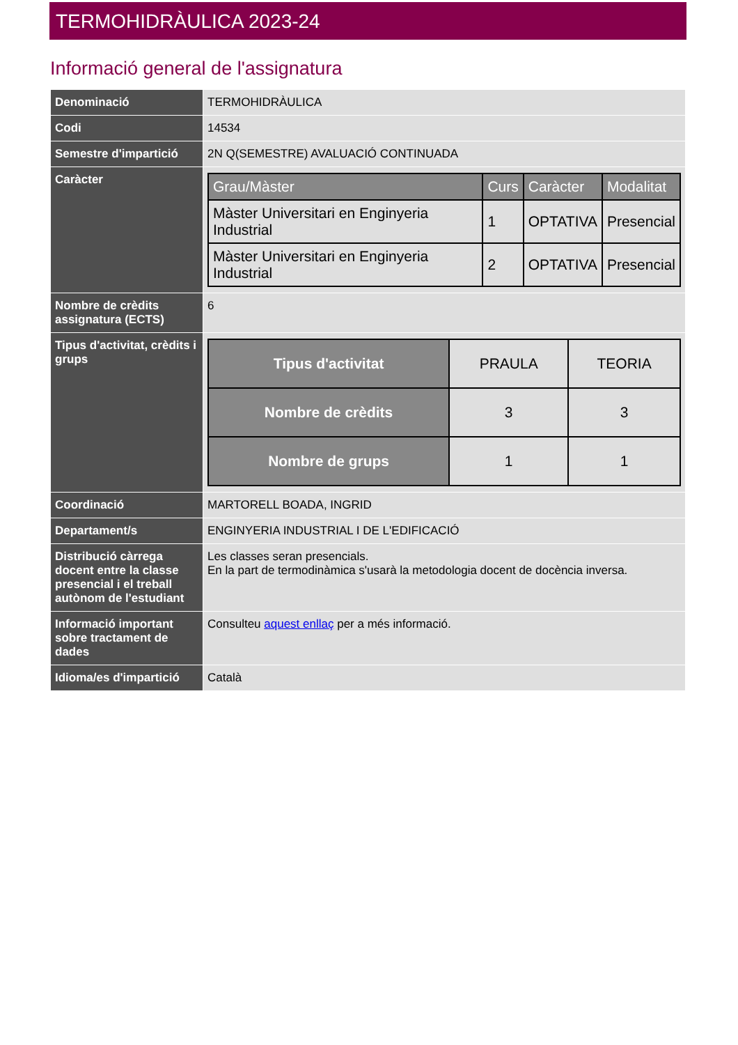TERMOHIDRÀULICA 2023-24
Informació general de l'assignatura
| Denominació | TERMOHIDRÀULICA |
| Codi | 14534 |
| Semestre d'impartició | 2N Q(SEMESTRE) AVALUACIÓ CONTINUADA |
| Caràcter | / Grau/Màster / Curs / Caràcter / Modalitat / / --- / --- / --- / --- / / Màster Universitari en Enginyeria Industrial / 1 / OPTATIVA / Presencial / / Màster Universitari en Enginyeria Industrial / 2 / OPTATIVA / Presencial / |
| Nombre de crèdits assignatura (ECTS) | 6 |
| Tipus d'activitat, crèdits i grups | / Tipus d'activitat / PRAULA / TEORIA / / Nombre de crèdits / 3 / 3 / / Nombre de grups / 1 / 1 / |
| Coordinació | MARTORELL BOADA, INGRID |
| Departament/s | ENGINYERIA INDUSTRIAL I DE L'EDIFICACIÓ |
| Distribució càrrega docent entre la classe presencial i el treball autònom de l'estudiant | Les classes seran presencials. En la part de termodinàmica s'usarà la metodologia docent de docència inversa. |
| Informació important sobre tractament de dades | Consulteu aquest enllaç per a més informació. |
| Idioma/es d'impartició | Català |